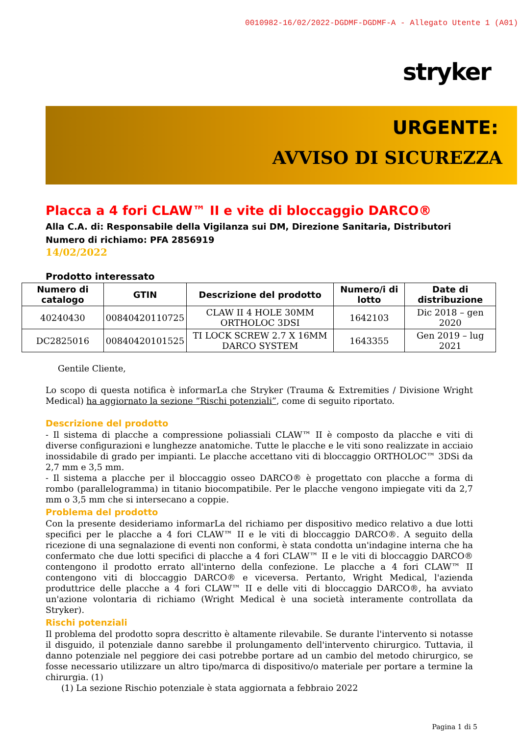0010982-16/02/2022-DGDMF-DGDMF-A - Allegato Utente 1 (A01)
stryker
URGENTE:
AVVISO DI SICUREZZA
Placca a 4 fori CLAW™ II e vite di bloccaggio DARCO®
Alla C.A. di: Responsabile della Vigilanza sui DM, Direzione Sanitaria, Distributori
Numero di richiamo: PFA 2856919
14/02/2022
Prodotto interessato
| Numero di catalogo | GTIN | Descrizione del prodotto | Numero/i di lotto | Date di distribuzione |
| --- | --- | --- | --- | --- |
| 40240430 | 00840420110725 | CLAW II 4 HOLE 30MM ORTHOLOC 3DSI | 1642103 | Dic 2018 – gen 2020 |
| DC2825016 | 00840420101525 | TI LOCK SCREW 2.7 X 16MM DARCO SYSTEM | 1643355 | Gen 2019 – lug 2021 |
Gentile Cliente,
Lo scopo di questa notifica è informarLa che Stryker (Trauma & Extremities / Divisione Wright Medical) ha aggiornato la sezione “Rischi potenziali”, come di seguito riportato.
Descrizione del prodotto
- Il sistema di placche a compressione poliassiali CLAW™ II è composto da placche e viti di diverse configurazioni e lunghezze anatomiche. Tutte le placche e le viti sono realizzate in acciaio inossidabile di grado per impianti. Le placche accettano viti di bloccaggio ORTHOLOC™ 3DSi da 2,7 mm e 3,5 mm.
- Il sistema a placche per il bloccaggio osseo DARCO® è progettato con placche a forma di rombo (parallelogramma) in titanio biocompatibile. Per le placche vengono impiegate viti da 2,7 mm o 3,5 mm che si intersecano a coppie.
Problema del prodotto
Con la presente desideriamo informarLa del richiamo per dispositivo medico relativo a due lotti specifici per le placche a 4 fori CLAW™ II e le viti di bloccaggio DARCO®. A seguito della ricezione di una segnalazione di eventi non conformi, è stata condotta un'indagine interna che ha confermato che due lotti specifici di placche a 4 fori CLAW™ II e le viti di bloccaggio DARCO® contengono il prodotto errato all'interno della confezione. Le placche a 4 fori CLAW™ II contengono viti di bloccaggio DARCO® e viceversa. Pertanto, Wright Medical, l'azienda produttrice delle placche a 4 fori CLAW™ II e delle viti di bloccaggio DARCO®, ha avviato un'azione volontaria di richiamo (Wright Medical è una società interamente controllata da Stryker).
Rischi potenziali
Il problema del prodotto sopra descritto è altamente rilevabile. Se durante l'intervento si notasse il disguido, il potenziale danno sarebbe il prolungamento dell'intervento chirurgico. Tuttavia, il danno potenziale nel peggiore dei casi potrebbe portare ad un cambio del metodo chirurgico, se fosse necessario utilizzare un altro tipo/marca di dispositivo/o materiale per portare a termine la chirurgia. (1)
(1) La sezione Rischio potenziale è stata aggiornata a febbraio 2022
Pagina 1 di 5